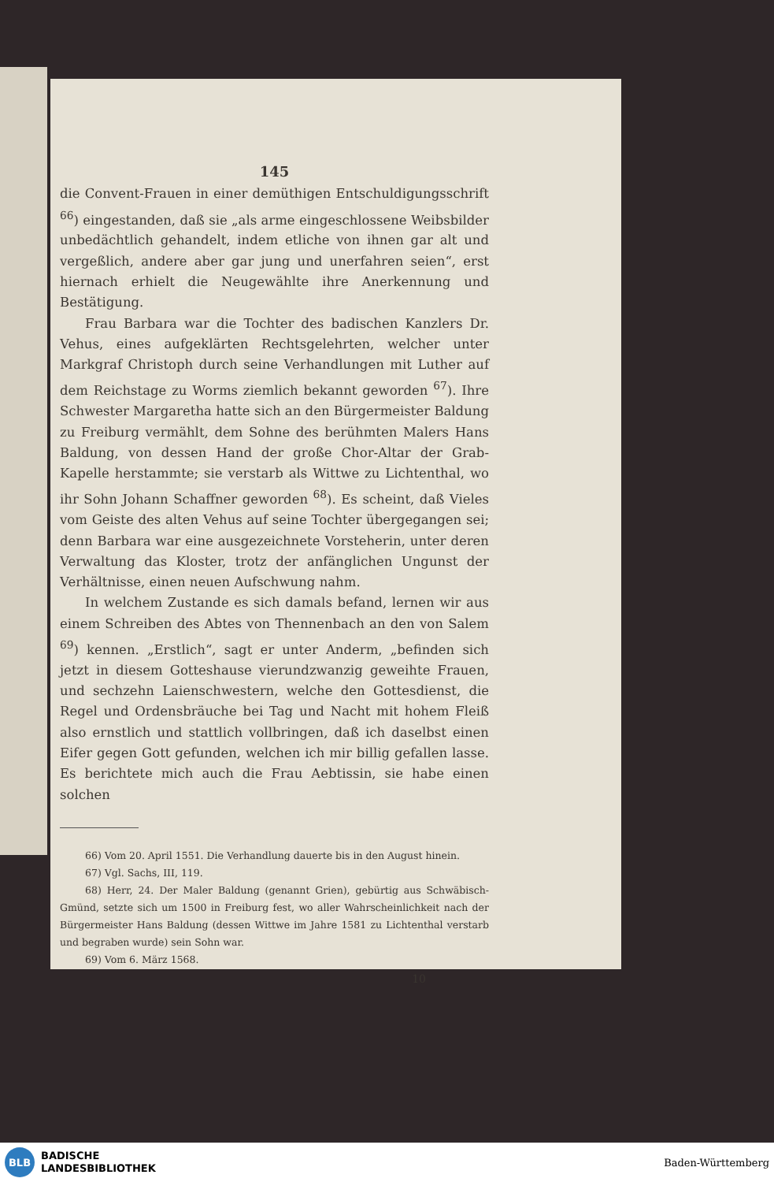145
die Convent-Frauen in einer demüthigen Entschuldigungsschrift <sup>66</sup>) eingestanden, daß sie „als arme eingeschlossene Weibsbilder unbedächtlich gehandelt, indem etliche von ihnen gar alt und vergeßlich, andere aber gar jung und unerfahren seien“, erst hiernach erhielt die Neugewählte ihre Anerkennung und Bestätigung.
Frau Barbara war die Tochter des badischen Kanzlers Dr. Vehus, eines aufgeklärten Rechtsgelehrten, welcher unter Markgraf Christoph durch seine Verhandlungen mit Luther auf dem Reichstage zu Worms ziemlich bekannt geworden <sup>67</sup>). Ihre Schwester Margaretha hatte sich an den Bürgermeister Baldung zu Freiburg vermählt, dem Sohne des berühmten Malers Hans Baldung, von dessen Hand der große Chor-Altar der Grab-Kapelle herstammte; sie verstarb als Wittwe zu Lichtenthal, wo ihr Sohn Johann Schaffner geworden <sup>68</sup>). Es scheint, daß Vieles vom Geiste des alten Vehus auf seine Tochter übergegangen sei; denn Barbara war eine ausgezeichnete Vorsteherin, unter deren Verwaltung das Kloster, trotz der anfänglichen Ungunst der Verhältnisse, einen neuen Aufschwung nahm.
In welchem Zustande es sich damals befand, lernen wir aus einem Schreiben des Abtes von Thennenbach an den von Salem <sup>69</sup>) kennen. „Erstlich“, sagt er unter Anderm, „befinden sich jetzt in diesem Gotteshause vierundzwanzig geweihte Frauen, und sechzehn Laienschwestern, welche den Gottesdienst, die Regel und Ordensbräuche bei Tag und Nacht mit hohem Fleiß also ernstlich und stattlich vollbringen, daß ich daselbst einen Eifer gegen Gott gefunden, welchen ich mir billig gefallen lasse. Es berichtete mich auch die Frau Aebtissin, sie habe einen solchen
66) Vom 20. April 1551. Die Verhandlung dauerte bis in den August hinein.
67) Vgl. Sachs, III, 119.
68) Herr, 24. Der Maler Baldung (genannt Grien), gebürtig aus Schwäbisch-Gmünd, setzte sich um 1500 in Freiburg fest, wo aller Wahrscheinlichkeit nach der Bürgermeister Hans Baldung (dessen Wittwe im Jahre 1581 zu Lichtenthal verstarb und begraben wurde) sein Sohn war.
69) Vom 6. März 1568.
10
BLB
BADISCHE
LANDESBIBLIOTHEK
Baden-Württemberg